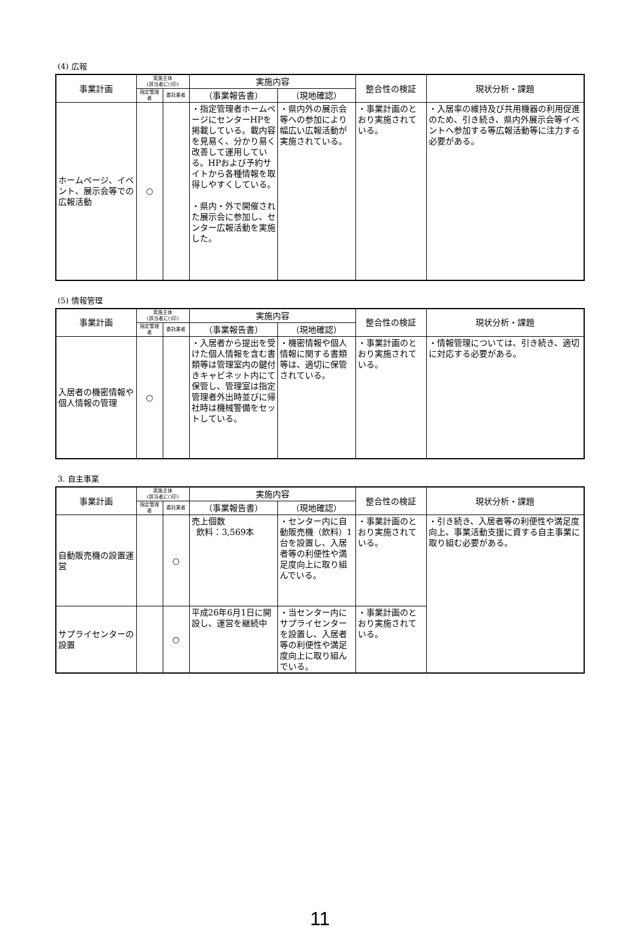(4) 広報
| 事業計画 | 実施主体 (該当者に○印) | | 実施内容 | | 整合性の検証 | 現状分析・課題 |
| --- | --- | --- | --- | --- | --- | --- |
| | 指定管理者 | 委託業者 | （事業報告書） | （現地確認） | | |
| ホームページ、イベント、展示会等での広報活動 | ○ | | ・指定管理者ホームページにセンターHPを掲載している。載内容を見易く、分かり易く改善して運用している。HPおよび予約サイトから各種情報を取得しやすくしている。 ・県内・外で開催された展示会に参加し、センター広報活動を実施した。 | ・県内外の展示会等への参加により幅広い広報活動が実施されている。 | ・事業計画のとおり実施されている。 | ・入居率の維持及び共用機器の利用促進のため、引き続き、県内外展示会等イベントへ参加する等広報活動等に注力する必要がある。 |
(5) 情報管理
| 事業計画 | 実施主体 (該当者に○印) | | 実施内容 | | 整合性の検証 | 現状分析・課題 |
| --- | --- | --- | --- | --- | --- | --- |
| | 指定管理者 | 委託業者 | （事業報告書） | （現地確認） | | |
| 入居者の機密情報や個人情報の管理 | ○ | | ・入居者から提出を受けた個人情報を含む書類等は管理室内の鍵付きキャビネット内にて保管し、管理室は指定管理者外出時並びに帰社時は機械警備をセットしている。 | ・機密情報や個人情報に関する書類等は、適切に保管されている。 | ・事業計画のとおり実施されている。 | ・情報管理については、引き続き、適切に対応する必要がある。 |
3. 自主事業
| 事業計画 | 実施主体 (該当者に○印) | | 実施内容 | | 整合性の検証 | 現状分析・課題 |
| --- | --- | --- | --- | --- | --- | --- |
| | 指定管理者 | 委託業者 | （事業報告書） | （現地確認） | | |
| 自動販売機の設置運営 | | ○ | 売上個数 飲料：3,569本 | ・センター内に自動販売機（飲料）1台を設置し、入居者等の利便性や満足度向上に取り組んでいる。 | ・事業計画のとおり実施されている。 | ・引き続き、入居者等の利便性や満足度向上、事業活動支援に資する自主事業に取り組む必要がある。 |
| サプライセンターの設置 | | ○ | 平成26年6月1日に開設し、運営を継続中 | ・当センター内にサプライセンターを設置し、入居者等の利便性や満足度向上に取り組んでいる。 | ・事業計画のとおり実施されている。 | |
11